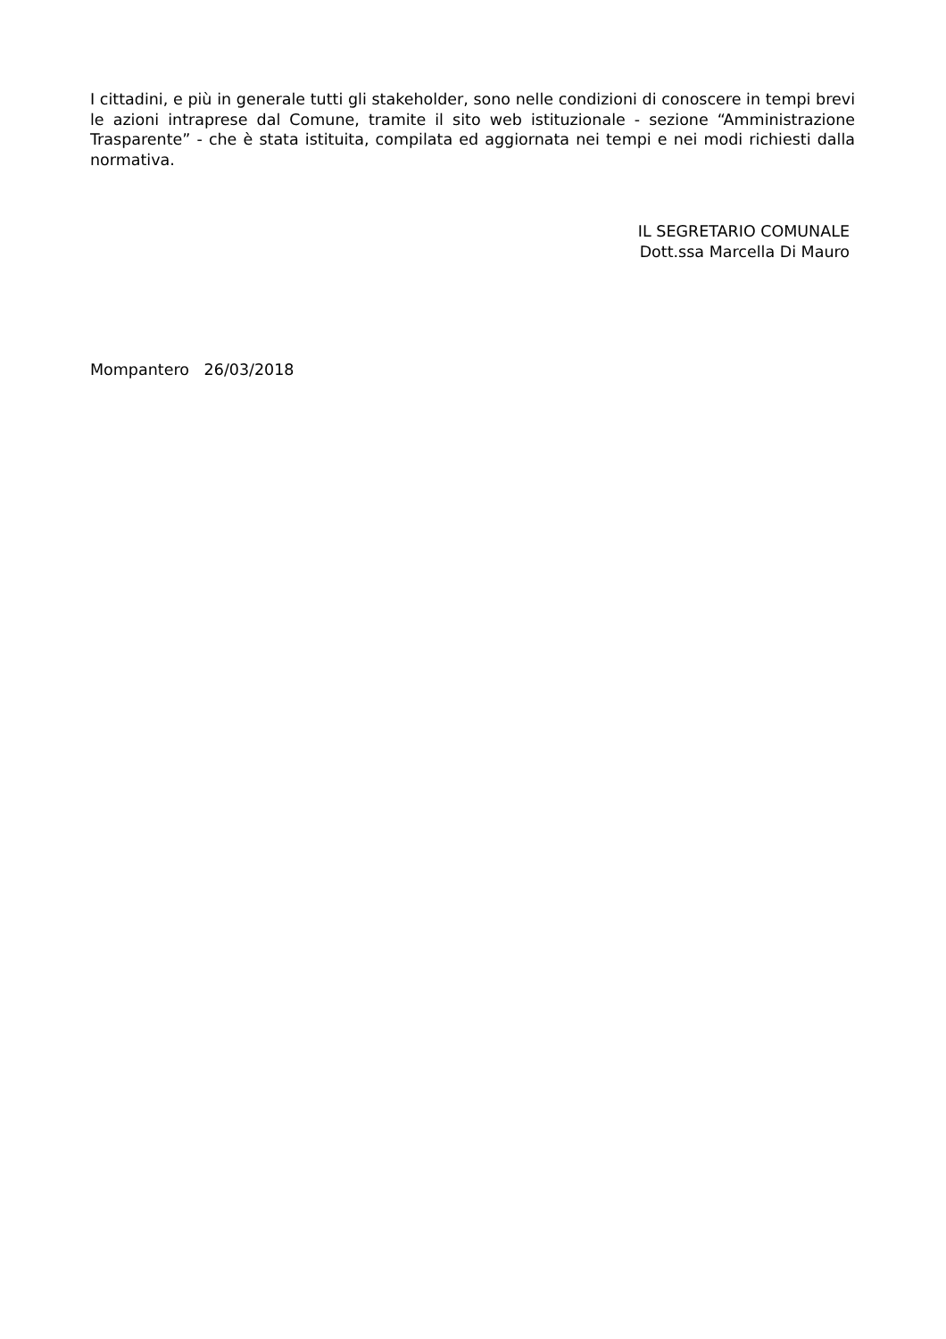I cittadini, e più in generale tutti gli stakeholder, sono nelle condizioni di conoscere in tempi brevi le azioni intraprese dal Comune, tramite il sito web istituzionale - sezione “Amministrazione Trasparente” - che è stata istituita, compilata ed aggiornata nei tempi e nei modi richiesti dalla normativa.
IL SEGRETARIO COMUNALE
Dott.ssa Marcella Di Mauro
Mompantero 26/03/2018